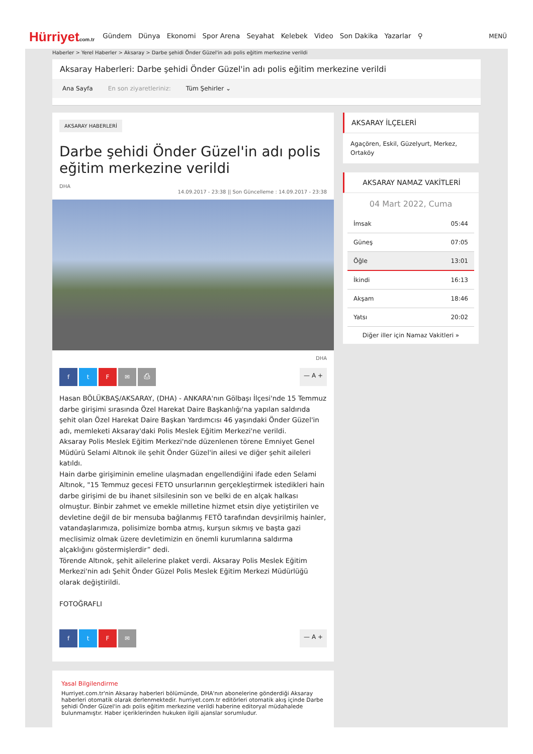Hürriyetcom.tr
Gündem Dünya Ekonomi Spor Arena Seyahat Kelebek Video Son Dakika Yazarlar ⚲
MENÜ
Haberler > Yerel Haberler > Aksaray > Darbe şehidi Önder Güzel'in adı polis eğitim merkezine verildi
Aksaray Haberleri: Darbe şehidi Önder Güzel'in adı polis eğitim merkezine verildi
Ana Sayfa En son ziyaretleriniz: Tüm Şehirler ⌄
AKSARAY HABERLERİ
Darbe şehidi Önder Güzel'in adı polis eğitim merkezine verildi
DHA
14.09.2017 - 23:38 || Son Güncelleme : 14.09.2017 - 23:38
DHA
ftF ✉ ⎙
— A +
Hasan BÖLÜKBAŞ/AKSARAY, (DHA) - ANKARA'nın Gölbaşı İlçesi'nde 15 Temmuz darbe girişimi sırasında Özel Harekat Daire Başkanlığı'na yapılan saldırıda şehit olan Özel Harekat Daire Başkan Yardımcısı 46 yaşındaki Önder Güzel'in adı, memleketi Aksaray'daki Polis Meslek Eğitim Merkezi'ne verildi.
Aksaray Polis Meslek Eğitim Merkezi'nde düzenlenen törene Emniyet Genel Müdürü Selami Altınok ile şehit Önder Güzel'in ailesi ve diğer şehit aileleri katıldı.
Hain darbe girişiminin emeline ulaşmadan engellendiğini ifade eden Selami Altınok, "15 Temmuz gecesi FETO unsurlarının gerçekleştirmek istedikleri hain darbe girişimi de bu ihanet silsilesinin son ve belki de en alçak halkası olmuştur. Binbir zahmet ve emekle milletine hizmet etsin diye yetiştirilen ve devletine değil de bir mensuba bağlanmış FETÖ tarafından devşirilmiş hainler, vatandaşlarımıza, polisimize bomba atmış, kurşun sıkmış ve başta gazi meclisimiz olmak üzere devletimizin en önemli kurumlarına saldırma alçaklığını göstermişlerdir” dedi.
Törende Altınok, şehit ailelerine plaket verdi. Aksaray Polis Meslek Eğitim Merkezi'nin adı Şehit Önder Güzel Polis Meslek Eğitim Merkezi Müdürlüğü olarak değiştirildi.
FOTOĞRAFLI
ftF ✉
— A +
Yasal Bilgilendirme
Hurriyet.com.tr'nin Aksaray haberleri bölümünde, DHA'nın abonelerine gönderdiği Aksaray haberleri otomatik olarak derlenmektedir. hurriyet.com.tr editörleri otomatik akış içinde Darbe şehidi Önder Güzel'in adı polis eğitim merkezine verildi haberine editoryal müdahalede bulunmamıştır. Haber içeriklerinden hukuken ilgili ajanslar sorumludur.
AKSARAY İLÇELERİ
Agaçören, Eskil, Güzelyurt, Merkez, Ortaköy
AKSARAY NAMAZ VAKİTLERİ
04 Mart 2022, Cuma
| İmsak | 05:44 |
| Güneş | 07:05 |
| Öğle | 13:01 |
| İkindi | 16:13 |
| Akşam | 18:46 |
| Yatsı | 20:02 |
Diğer iller için Namaz Vakitleri »